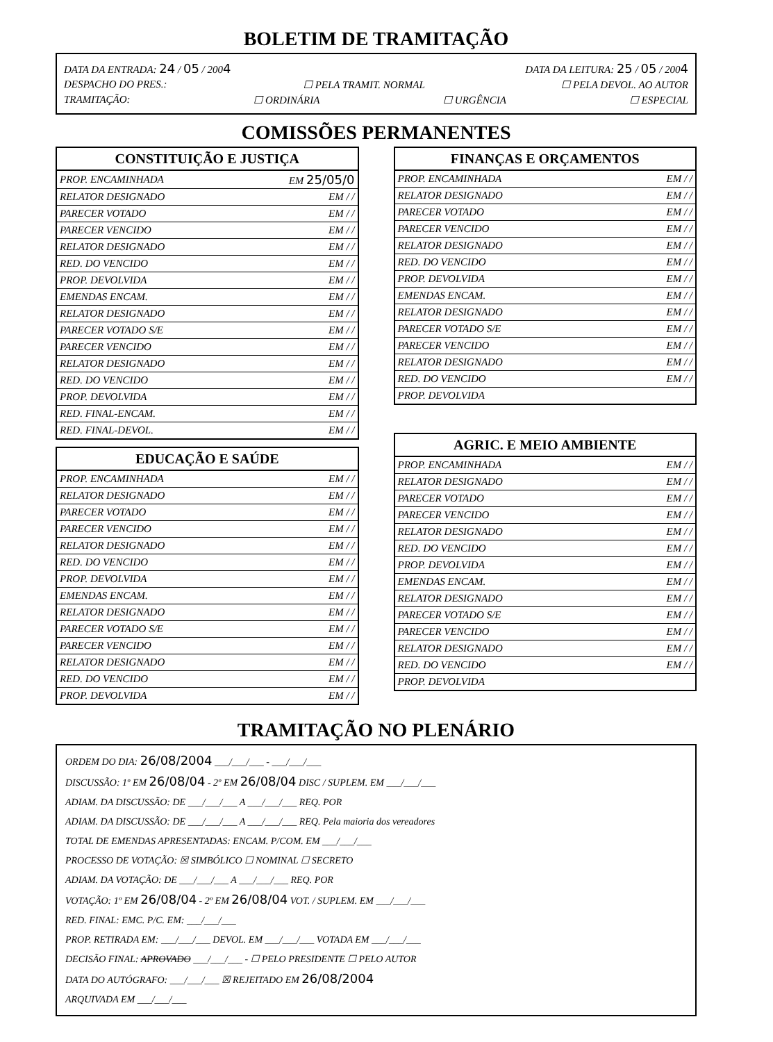BOLETIM DE TRAMITAÇÃO
DATA DA ENTRADA: 24 / 05 / 2004 DATA DA LEITURA: 25 / 05 / 2004
DESPACHO DO PRES.: ☐ PELA TRAMIT. NORMAL ☐ PELA DEVOL. AO AUTOR
TRAMITAÇÃO: ☐ ORDINÁRIA ☐ URGÊNCIA ☐ ESPECIAL
COMISSÕES PERMANENTES
| CONSTITUIÇÃO E JUSTIÇA | |
| --- | --- |
| PROP. ENCAMINHADA | EM 25/05/0 |
| RELATOR DESIGNADO | EM / / |
| PARECER VOTADO | EM / / |
| PARECER VENCIDO | EM / / |
| RELATOR DESIGNADO | EM / / |
| RED. DO VENCIDO | EM / / |
| PROP. DEVOLVIDA | EM / / |
| EMENDAS ENCAM. | EM / / |
| RELATOR DESIGNADO | EM / / |
| PARECER VOTADO S/E | EM / / |
| PARECER VENCIDO | EM / / |
| RELATOR DESIGNADO | EM / / |
| RED. DO VENCIDO | EM / / |
| PROP. DEVOLVIDA | EM / / |
| RED. FINAL-ENCAM. | EM / / |
| RED. FINAL-DEVOL. | EM / / |
| EDUCAÇÃO E SAÚDE | |
| --- | --- |
| PROP. ENCAMINHADA | EM / / |
| RELATOR DESIGNADO | EM / / |
| PARECER VOTADO | EM / / |
| PARECER VENCIDO | EM / / |
| RELATOR DESIGNADO | EM / / |
| RED. DO VENCIDO | EM / / |
| PROP. DEVOLVIDA | EM / / |
| EMENDAS ENCAM. | EM / / |
| RELATOR DESIGNADO | EM / / |
| PARECER VOTADO S/E | EM / / |
| PARECER VENCIDO | EM / / |
| RELATOR DESIGNADO | EM / / |
| RED. DO VENCIDO | EM / / |
| PROP. DEVOLVIDA | EM / / |
| FINANÇAS E ORÇAMENTOS | |
| --- | --- |
| PROP. ENCAMINHADA | EM / / |
| RELATOR DESIGNADO | EM / / |
| PARECER VOTADO | EM / / |
| PARECER VENCIDO | EM / / |
| RELATOR DESIGNADO | EM / / |
| RED. DO VENCIDO | EM / / |
| PROP. DEVOLVIDA | EM / / |
| EMENDAS ENCAM. | EM / / |
| RELATOR DESIGNADO | EM / / |
| PARECER VOTADO S/E | EM / / |
| PARECER VENCIDO | EM / / |
| RELATOR DESIGNADO | EM / / |
| RED. DO VENCIDO | EM / / |
| PROP. DEVOLVIDA | |
| AGRIC. E MEIO AMBIENTE | |
| --- | --- |
| PROP. ENCAMINHADA | EM / / |
| RELATOR DESIGNADO | EM / / |
| PARECER VOTADO | EM / / |
| PARECER VENCIDO | EM / / |
| RELATOR DESIGNADO | EM / / |
| RED. DO VENCIDO | EM / / |
| PROP. DEVOLVIDA | EM / / |
| EMENDAS ENCAM. | EM / / |
| RELATOR DESIGNADO | EM / / |
| PARECER VOTADO S/E | EM / / |
| PARECER VENCIDO | EM / / |
| RELATOR DESIGNADO | EM / / |
| RED. DO VENCIDO | EM / / |
| PROP. DEVOLVIDA | |
TRAMITAÇÃO NO PLENÁRIO
ORDEM DO DIA: 26/08/2004 ___/___/___ - ___/___/___
DISCUSSÃO: 1º EM 26/08/04 - 2º EM 26/08/04 DISC / SUPLEM. EM ___/___/___
ADIAM. DA DISCUSSÃO: DE ___/___/___ A ___/___/___ REQ. POR
ADIAM. DA DISCUSSÃO: DE ___/___/___ A ___/___/___ REQ. Pela maioria dos vereadores
TOTAL DE EMENDAS APRESENTADAS: ENCAM. P/COM. EM ___/___/___
PROCESSO DE VOTAÇÃO: ☒ SIMBÓLICO ☐ NOMINAL ☐ SECRETO
ADIAM. DA VOTAÇÃO: DE ___/___/___ A ___/___/___ REQ. POR
VOTAÇÃO: 1º EM 26/08/04 - 2º EM 26/08/04 VOT. / SUPLEM. EM ___/___/___
RED. FINAL: EMC. P/C. EM: ___/___/___
PROP. RETIRADA EM: ___/___/___ DEVOL. EM ___/___/___ VOTADA EM ___/___/___
DECISÃO FINAL: APROVADO ___/___/___ - ☐ PELO PRESIDENTE ☐ PELO AUTOR
DATA DO AUTÓGRAFO: ___/___/___ ☒ REJEITADO EM 26/08/2004
ARQUIVADA EM ___/___/___